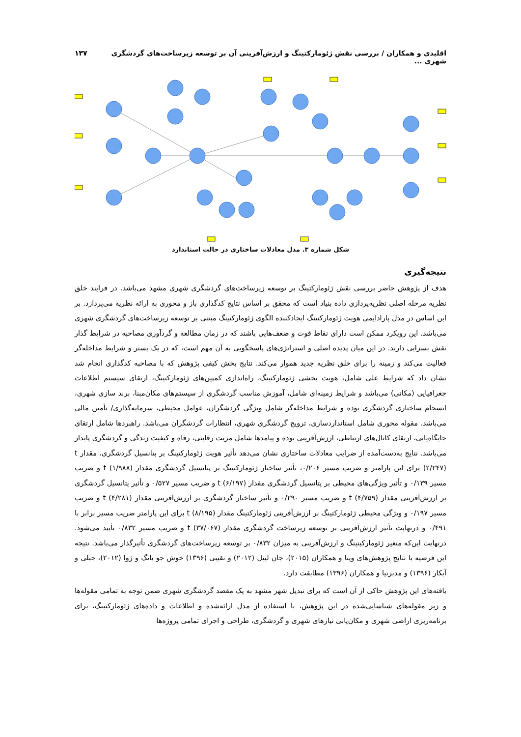اقلیدی و همکاران / بررسی نقش ژئومارکتینگ و ارزش‌آفرینی آن بر توسعه زیرساخت‌های گردشگری شهری ... ۱۳۷
شکل شماره ۳. مدل معادلات ساختاری در حالت استاندارد
نتیجه‌گیری
هدف از پژوهش حاضر بررسی نقش ژئومارکتینگ بر توسعه زیرساخت‌های گردشگری شهری مشهد می‌باشد. در فرایند خلق نظریه مرحله اصلی نظریه‌پردازی داده بنیاد است که محقق بر اساس نتایج کدگذاری باز و محوری به ارائه نظریه می‌پردازد. بر این اساس در مدل پارادایمی هویت ژئومارکتینگ ایجادکننده الگوی ژئومارکتینگ مبتنی بر توسعه زیرساخت‌های گردشگری شهری می‌باشد. این رویکرد ممکن است دارای نقاط قوت و ضعف‌هایی باشند که در زمان مطالعه و گردآوری مصاحبه در شرایط گذار نقش بسزایی دارند. در این میان پدیده اصلی و استراتژی‌های پاسخگویی به آن مهم است، که در یک بستر و شرایط مداخله‌گر فعالیت می‌کند و زمینه را برای خلق نظریه جدید هموار می‌کند. نتایج بخش کیفی پژوهش که با مصاحبه کدگذاری انجام شد نشان داد که شرایط علی شامل، هویت بخشی ژئومارکتینگ، راه‌اندازی کمپین‌های ژئومارکتینگ، ارتقای سیستم اطلاعات جغرافیایی (مکانی) می‌باشد و شرایط زمینه‌ای شامل، آموزش مناسب گردشگری از سیستم‌های مکان‌مبنا، برند سازی شهری، انسجام ساختاری گردشگری بوده و شرایط مداخله‌گر شامل ویژگی گردشگران، عوامل محیطی، سرمایه‌گذاری/ تأمین مالی می‌باشد. مقوله محوری شامل استانداردسازی، ترویج گردشگری شهری، انتظارات گردشگران می‌باشد. راهبردها شامل ارتقای جایگاه‌یابی، ارتقای کانال‌های ارتباطی، ارزش‌آفرینی بوده و پیامدها شامل مزیت رقابتی، رفاه و کیفیت زندگی و گردشگری پایدار می‌باشد. نتایج به‌دست‌آمده از ضرایب معادلات ساختاری نشان می‌دهد تأثیر هویت ژئومارکتینگ بر پتانسیل گردشگری، مقدار t (۲/۲۴۷) برای این پارامتر و ضریب مسیر ۰/۲۰۶، تأثیر ساختار ژئومارکتینگ بر پتانسیل گردشگری مقدار t (۱/۹۸۸) و ضریب مسیر ۰/۱۳۹ و تأثیر ویژگی‌های محیطی بر پتانسیل گردشگری مقدار t (۶/۱۹۷) و ضریب مسیر ۰/۵۲۷ و تأثیر پتانسیل گردشگری بر ارزش‌آفرینی مقدار t (۴/۷۵۹) و ضریب مسیر ۰/۲۹۰ و تأثیر ساختار گردشگری بر ارزش‌آفرینی مقدار t (۴/۲۸۱) و ضریب مسیر ۰/۱۹۷ و ویژگی محیطی ژئومارکتینگ بر ارزش‌آفرینی ژئومارکتینگ مقدار t (۸/۱۹۵) برای این پارامتر ضریب مسیر برابر با ۰/۴۹۱ و درنهایت تأثیر ارزش‌آفرینی بر توسعه زیرساخت گردشگری مقدار t (۳۷/۰۶۷) و ضریب مسیر ۰/۸۳۲ تأیید می‌شود. درنهایت این‌که متغیر ژئومارکیتینگ و ارزش‌آفرینی به میزان ۰/۸۳۲ بر توسعه زیرساخت‌های گردشگری تأثیرگذار می‌باشد. نتیجه این فرضیه با نتایج پژوهش‌های ویتا و همکاران (۲۰۱۵)، جان لیتل (۲۰۱۲) و نقیبی (۱۳۹۶) خوش جو یانگ و ژوا (۲۰۱۲)، جبلی و آبکار (۱۳۹۶) و مدبرنیا و همکاران (۱۳۹۶) مطابقت دارد.
یافته‌های این پژوهش حاکی از آن است که برای تبدیل شهر مشهد به یک مقصد گردشگری شهری ضمن توجه به تمامی مقوله‌ها و زیر مقوله‌های شناسایی‌شده در این پژوهش، با استفاده از مدل ارائه‌شده و اطلاعات و داده‌های ژئومارکتینگ، برای برنامه‌ریزی اراضی شهری و مکان‌یابی نیازهای شهری و گردشگری، طراحی و اجرای تمامی پروژه‌ها